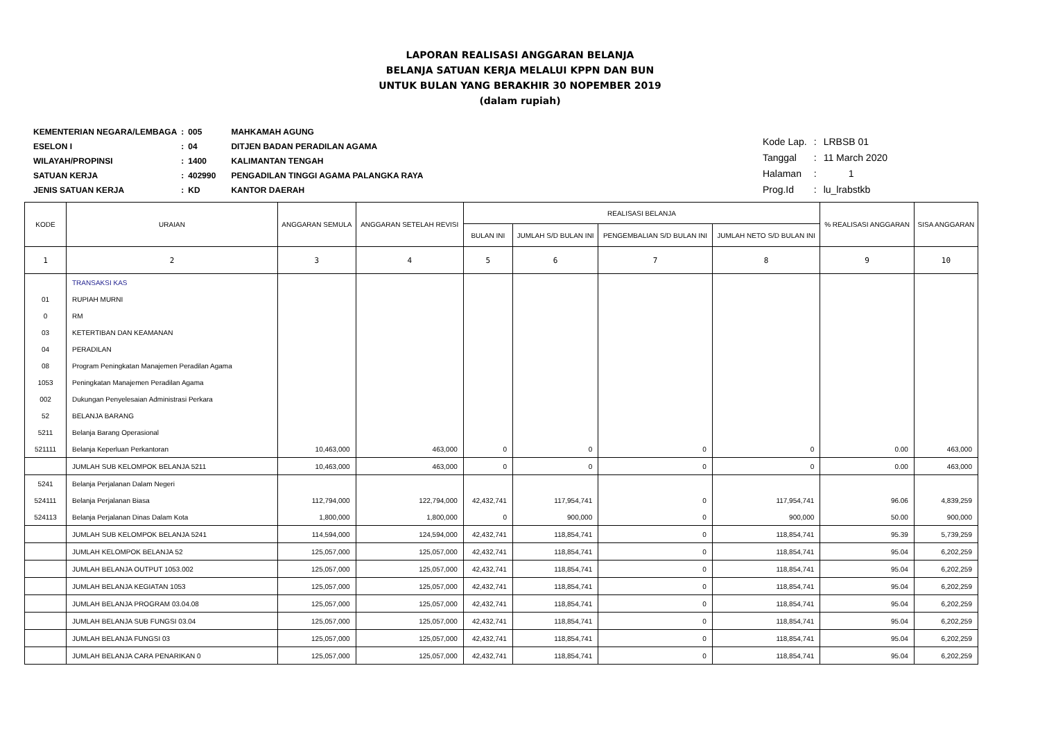LAPORAN REALISASI ANGGARAN BELANJA
BELANJA SATUAN KERJA MELALUI KPPN DAN BUN
UNTUK BULAN YANG BERAKHIR 30 NOPEMBER 2019
(dalam rupiah)
| KEMENTERIAN NEGARA/LEMBAGA | : | 005 | MAHKAMAH AGUNG |
| ESELON I | : | 04 | DITJEN BADAN PERADILAN AGAMA |
| WILAYAH/PROPINSI | : | 1400 | KALIMANTAN TENGAH |
| SATUAN KERJA | : | 402990 | PENGADILAN TINGGI AGAMA PALANGKA RAYA |
| JENIS SATUAN KERJA | : | KD | KANTOR DAERAH |
| Kode Lap. | : | LRBSB 01 |
| Tanggal | : | 11 March 2020 |
| Halaman | : | 1 |
| Prog.Id | : | lu_lrabstkb |
| KODE | URAIAN | ANGGARAN SEMULA | ANGGARAN SETELAH REVISI | REALISASI BELANJA | | | | % REALISASI ANGGARAN | SISA ANGGARAN |
| --- | --- | --- | --- | --- | --- | --- | --- | --- | --- |
| | | | | BULAN INI | JUMLAH S/D BULAN INI | PENGEMBALIAN S/D BULAN INI | JUMLAH NETO S/D BULAN INI | | |
| 1 | 2 | 3 | 4 | 5 | 6 | 7 | 8 | 9 | 10 |
| | TRANSAKSI KAS | | | | | | | | |
| 01 | RUPIAH MURNI | | | | | | | | |
| 0 | RM | | | | | | | | |
| 03 | KETERTIBAN DAN KEAMANAN | | | | | | | | |
| 04 | PERADILAN | | | | | | | | |
| 08 | Program Peningkatan Manajemen Peradilan Agama | | | | | | | | |
| 1053 | Peningkatan Manajemen Peradilan Agama | | | | | | | | |
| 002 | Dukungan Penyelesaian Administrasi Perkara | | | | | | | | |
| 52 | BELANJA BARANG | | | | | | | | |
| 5211 | Belanja Barang Operasional | | | | | | | | |
| 521111 | Belanja Keperluan Perkantoran | 10,463,000 | 463,000 | 0 | 0 | 0 | 0 | 0.00 | 463,000 |
| | JUMLAH SUB KELOMPOK BELANJA 5211 | 10,463,000 | 463,000 | 0 | 0 | 0 | 0 | 0.00 | 463,000 |
| 5241 | Belanja Perjalanan Dalam Negeri | | | | | | | | |
| 524111 | Belanja Perjalanan Biasa | 112,794,000 | 122,794,000 | 42,432,741 | 117,954,741 | 0 | 117,954,741 | 96.06 | 4,839,259 |
| 524113 | Belanja Perjalanan Dinas Dalam Kota | 1,800,000 | 1,800,000 | 0 | 900,000 | 0 | 900,000 | 50.00 | 900,000 |
| | JUMLAH SUB KELOMPOK BELANJA 5241 | 114,594,000 | 124,594,000 | 42,432,741 | 118,854,741 | 0 | 118,854,741 | 95.39 | 5,739,259 |
| | JUMLAH KELOMPOK BELANJA 52 | 125,057,000 | 125,057,000 | 42,432,741 | 118,854,741 | 0 | 118,854,741 | 95.04 | 6,202,259 |
| | JUMLAH BELANJA OUTPUT 1053.002 | 125,057,000 | 125,057,000 | 42,432,741 | 118,854,741 | 0 | 118,854,741 | 95.04 | 6,202,259 |
| | JUMLAH BELANJA KEGIATAN 1053 | 125,057,000 | 125,057,000 | 42,432,741 | 118,854,741 | 0 | 118,854,741 | 95.04 | 6,202,259 |
| | JUMLAH BELANJA PROGRAM 03.04.08 | 125,057,000 | 125,057,000 | 42,432,741 | 118,854,741 | 0 | 118,854,741 | 95.04 | 6,202,259 |
| | JUMLAH BELANJA SUB FUNGSI 03.04 | 125,057,000 | 125,057,000 | 42,432,741 | 118,854,741 | 0 | 118,854,741 | 95.04 | 6,202,259 |
| | JUMLAH BELANJA FUNGSI 03 | 125,057,000 | 125,057,000 | 42,432,741 | 118,854,741 | 0 | 118,854,741 | 95.04 | 6,202,259 |
| | JUMLAH BELANJA CARA PENARIKAN 0 | 125,057,000 | 125,057,000 | 42,432,741 | 118,854,741 | 0 | 118,854,741 | 95.04 | 6,202,259 |